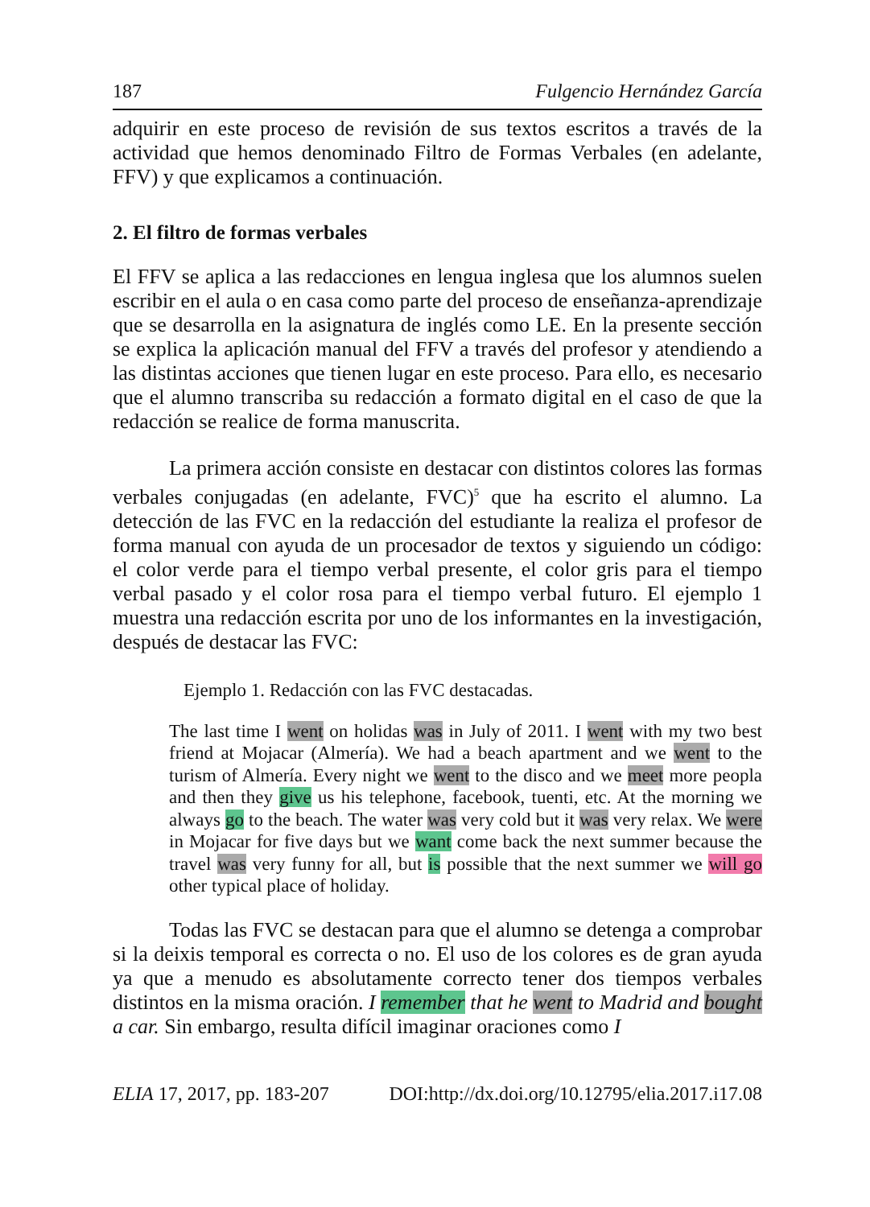187 Fulgencio Hernández García
adquirir en este proceso de revisión de sus textos escritos a través de la actividad que hemos denominado Filtro de Formas Verbales (en adelante, FFV) y que explicamos a continuación.
2. El filtro de formas verbales
El FFV se aplica a las redacciones en lengua inglesa que los alumnos suelen escribir en el aula o en casa como parte del proceso de enseñanza-aprendizaje que se desarrolla en la asignatura de inglés como LE. En la presente sección se explica la aplicación manual del FFV a través del profesor y atendiendo a las distintas acciones que tienen lugar en este proceso. Para ello, es necesario que el alumno transcriba su redacción a formato digital en el caso de que la redacción se realice de forma manuscrita.
La primera acción consiste en destacar con distintos colores las formas verbales conjugadas (en adelante, FVC)<sup>5</sup> que ha escrito el alumno. La detección de las FVC en la redacción del estudiante la realiza el profesor de forma manual con ayuda de un procesador de textos y siguiendo un código: el color verde para el tiempo verbal presente, el color gris para el tiempo verbal pasado y el color rosa para el tiempo verbal futuro. El ejemplo 1 muestra una redacción escrita por uno de los informantes en la investigación, después de destacar las FVC:
Ejemplo 1. Redacción con las FVC destacadas.
The last time I went on holidas was in July of 2011. I went with my two best friend at Mojacar (Almería). We had a beach apartment and we went to the turism of Almería. Every night we went to the disco and we meet more peopla and then they give us his telephone, facebook, tuenti, etc. At the morning we always go to the beach. The water was very cold but it was very relax. We were in Mojacar for five days but we want come back the next summer because the travel was very funny for all, but is possible that the next summer we will go other typical place of holiday.
Todas las FVC se destacan para que el alumno se detenga a comprobar si la deixis temporal es correcta o no. El uso de los colores es de gran ayuda ya que a menudo es absolutamente correcto tener dos tiempos verbales distintos en la misma oración. I remember that he went to Madrid and bought a car. Sin embargo, resulta difícil imaginar oraciones como I
ELIA 17, 2017, pp. 183-207 DOI:http://dx.doi.org/10.12795/elia.2017.i17.08